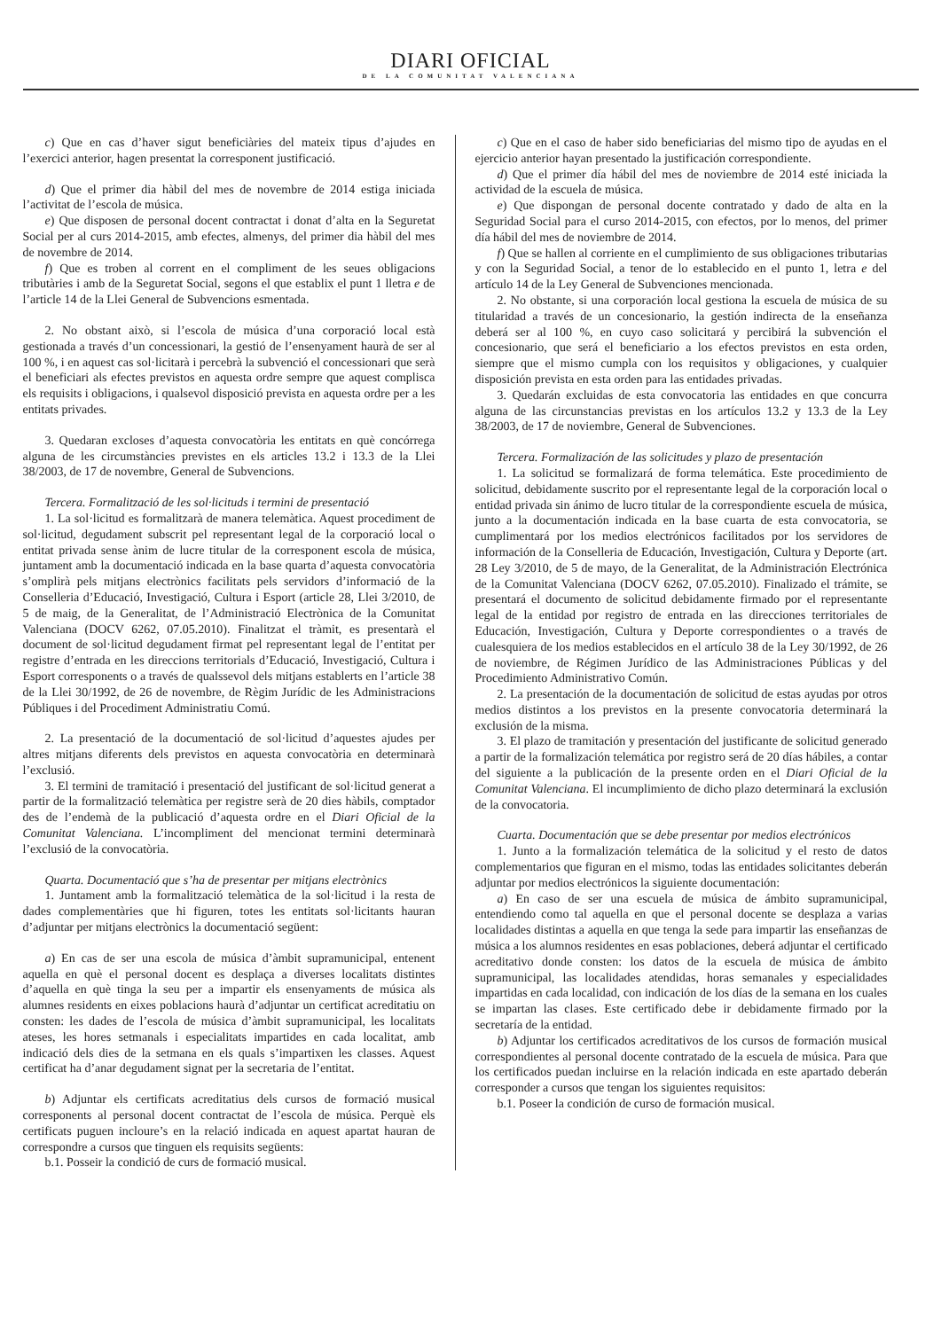DIARI OFICIAL
DE LA COMUNITAT VALENCIANA
c) Que en cas d’haver sigut beneficiàries del mateix tipus d’ajudes en l’exercici anterior, hagen presentat la corresponent justificació.
d) Que el primer dia hàbil del mes de novembre de 2014 estiga iniciada l’activitat de l’escola de música.
e) Que disposen de personal docent contractat i donat d’alta en la Seguretat Social per al curs 2014-2015, amb efectes, almenys, del primer dia hàbil del mes de novembre de 2014.
f) Que es troben al corrent en el compliment de les seues obligacions tributàries i amb de la Seguretat Social, segons el que establix el punt 1 lletra e de l’article 14 de la Llei General de Subvencions esmentada.
2. No obstant això, si l’escola de música d’una corporació local està gestionada a través d’un concessionari, la gestió de l’ensenyament haurà de ser al 100 %, i en aquest cas sol·licitarà i percebrà la subvenció el concessionari que serà el beneficiari als efectes previstos en aquesta ordre sempre que aquest complisca els requisits i obligacions, i qualsevol disposició prevista en aquesta ordre per a les entitats privades.
3. Quedaran excloses d’aquesta convocatòria les entitats en què concórrega alguna de les circumstàncies previstes en els articles 13.2 i 13.3 de la Llei 38/2003, de 17 de novembre, General de Subvencions.
Tercera. Formalització de les sol·licituds i termini de presentació
1. La sol·licitud es formalitzarà de manera telemàtica. Aquest procediment de sol·licitud, degudament subscrit pel representant legal de la corporació local o entitat privada sense ànim de lucre titular de la corresponent escola de música, juntament amb la documentació indicada en la base quarta d’aquesta convocatòria s’omplirà pels mitjans electrònics facilitats pels servidors d’informació de la Conselleria d’Educació, Investigació, Cultura i Esport (article 28, Llei 3/2010, de 5 de maig, de la Generalitat, de l’Administració Electrònica de la Comunitat Valenciana (DOCV 6262, 07.05.2010). Finalitzat el tràmit, es presentarà el document de sol·licitud degudament firmat pel representant legal de l’entitat per registre d’entrada en les direccions territorials d’Educació, Investigació, Cultura i Esport corresponents o a través de qualssevol dels mitjans establerts en l’article 38 de la Llei 30/1992, de 26 de novembre, de Règim Jurídic de les Administracions Públiques i del Procediment Administratiu Comú.
2. La presentació de la documentació de sol·licitud d’aquestes ajudes per altres mitjans diferents dels previstos en aquesta convocatòria en determinarà l’exclusió.
3. El termini de tramitació i presentació del justificant de sol·licitud generat a partir de la formalització telemàtica per registre serà de 20 dies hàbils, comptador des de l’endemà de la publicació d’aquesta ordre en el Diari Oficial de la Comunitat Valenciana. L’incompliment del mencionat termini determinarà l’exclusió de la convocatòria.
Quarta. Documentació que s’ha de presentar per mitjans electrònics
1. Juntament amb la formalització telemàtica de la sol·licitud i la resta de dades complementàries que hi figuren, totes les entitats sol·licitants hauran d’adjuntar per mitjans electrònics la documentació següent:
a) En cas de ser una escola de música d’àmbit supramunicipal, entenent aquella en què el personal docent es desplaça a diverses localitats distintes d’aquella en què tinga la seu per a impartir els ensenyaments de música als alumnes residents en eixes poblacions haurà d’adjuntar un certificat acreditatiu on consten: les dades de l’escola de música d’àmbit supramunicipal, les localitats ateses, les hores setmanals i especialitats impartides en cada localitat, amb indicació dels dies de la setmana en els quals s’impartixen les classes. Aquest certificat ha d’anar degudament signat per la secretaria de l’entitat.
b) Adjuntar els certificats acreditatius dels cursos de formació musical corresponents al personal docent contractat de l’escola de música. Perquè els certificats puguen incloure’s en la relació indicada en aquest apartat hauran de correspondre a cursos que tinguen els requisits següents:
b.1. Posseir la condició de curs de formació musical.
c) Que en el caso de haber sido beneficiarias del mismo tipo de ayudas en el ejercicio anterior hayan presentado la justificación correspondiente.
d) Que el primer día hábil del mes de noviembre de 2014 esté iniciada la actividad de la escuela de música.
e) Que dispongan de personal docente contratado y dado de alta en la Seguridad Social para el curso 2014-2015, con efectos, por lo menos, del primer día hábil del mes de noviembre de 2014.
f) Que se hallen al corriente en el cumplimiento de sus obligaciones tributarias y con la Seguridad Social, a tenor de lo establecido en el punto 1, letra e del artículo 14 de la Ley General de Subvenciones mencionada.
2. No obstante, si una corporación local gestiona la escuela de música de su titularidad a través de un concesionario, la gestión indirecta de la enseñanza deberá ser al 100 %, en cuyo caso solicitará y percibirá la subvención el concesionario, que será el beneficiario a los efectos previstos en esta orden, siempre que el mismo cumpla con los requisitos y obligaciones, y cualquier disposición prevista en esta orden para las entidades privadas.
3. Quedarán excluidas de esta convocatoria las entidades en que concurra alguna de las circunstancias previstas en los artículos 13.2 y 13.3 de la Ley 38/2003, de 17 de noviembre, General de Subvenciones.
Tercera. Formalización de las solicitudes y plazo de presentación
1. La solicitud se formalizará de forma telemática. Este procedimiento de solicitud, debidamente suscrito por el representante legal de la corporación local o entidad privada sin ánimo de lucro titular de la correspondiente escuela de música, junto a la documentación indicada en la base cuarta de esta convocatoria, se cumplimentará por los medios electrónicos facilitados por los servidores de información de la Conselleria de Educación, Investigación, Cultura y Deporte (art. 28 Ley 3/2010, de 5 de mayo, de la Generalitat, de la Administración Electrónica de la Comunitat Valenciana (DOCV 6262, 07.05.2010). Finalizado el trámite, se presentará el documento de solicitud debidamente firmado por el representante legal de la entidad por registro de entrada en las direcciones territoriales de Educación, Investigación, Cultura y Deporte correspondientes o a través de cualesquiera de los medios establecidos en el artículo 38 de la Ley 30/1992, de 26 de noviembre, de Régimen Jurídico de las Administraciones Públicas y del Procedimiento Administrativo Común.
2. La presentación de la documentación de solicitud de estas ayudas por otros medios distintos a los previstos en la presente convocatoria determinará la exclusión de la misma.
3. El plazo de tramitación y presentación del justificante de solicitud generado a partir de la formalización telemática por registro será de 20 días hábiles, a contar del siguiente a la publicación de la presente orden en el Diari Oficial de la Comunitat Valenciana. El incumplimiento de dicho plazo determinará la exclusión de la convocatoria.
Cuarta. Documentación que se debe presentar por medios electrónicos
1. Junto a la formalización telemática de la solicitud y el resto de datos complementarios que figuran en el mismo, todas las entidades solicitantes deberán adjuntar por medios electrónicos la siguiente documentación:
a) En caso de ser una escuela de música de ámbito supramunicipal, entendiendo como tal aquella en que el personal docente se desplaza a varias localidades distintas a aquella en que tenga la sede para impartir las enseñanzas de música a los alumnos residentes en esas poblaciones, deberá adjuntar el certificado acreditativo donde consten: los datos de la escuela de música de ámbito supramunicipal, las localidades atendidas, horas semanales y especialidades impartidas en cada localidad, con indicación de los días de la semana en los cuales se impartan las clases. Este certificado debe ir debidamente firmado por la secretaría de la entidad.
b) Adjuntar los certificados acreditativos de los cursos de formación musical correspondientes al personal docente contratado de la escuela de música. Para que los certificados puedan incluirse en la relación indicada en este apartado deberán corresponder a cursos que tengan los siguientes requisitos:
b.1. Poseer la condición de curso de formación musical.